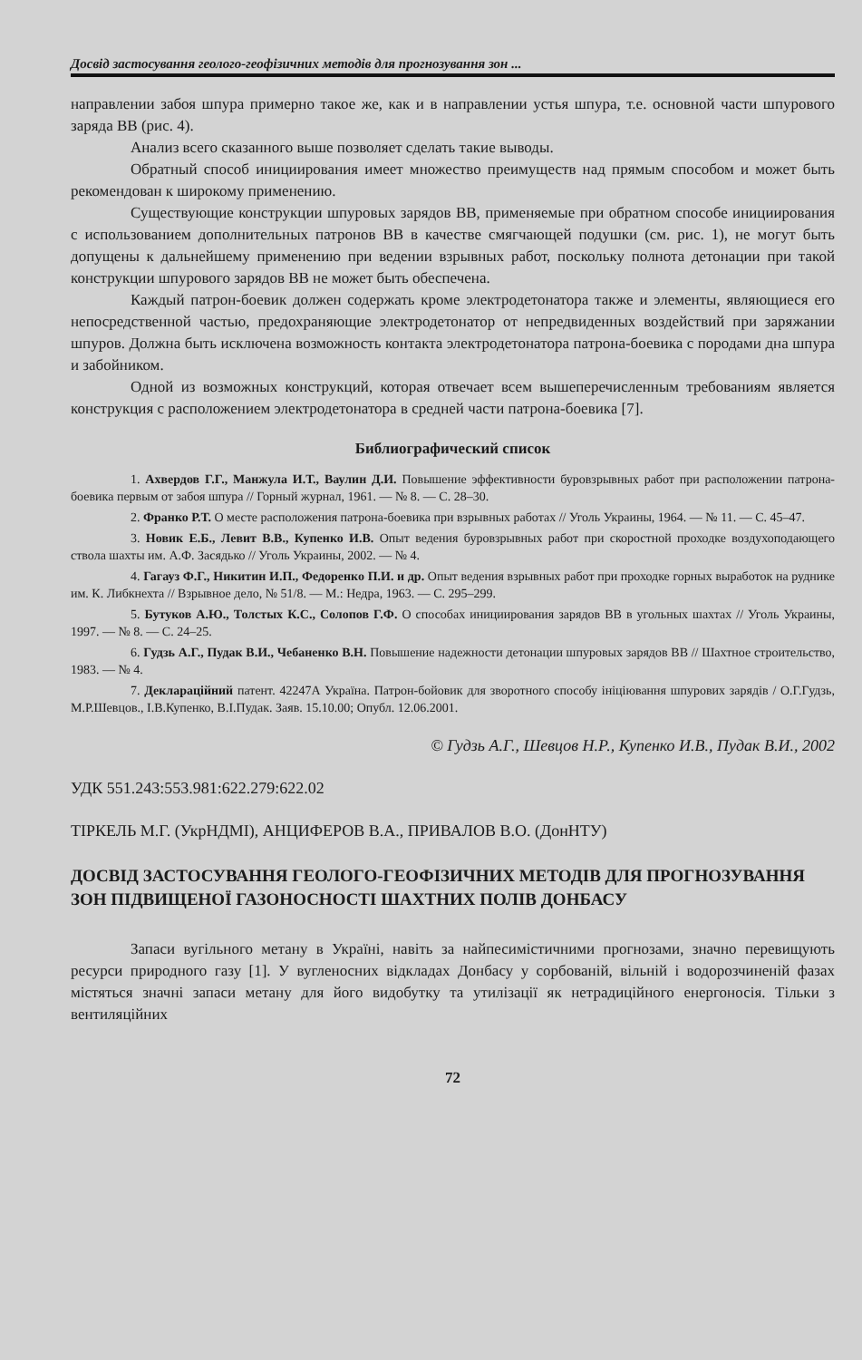Досвід застосування геолого-геофізичних методів для прогнозування зон ...
направлении забоя шпура примерно такое же, как и в направлении устья шпура, т.е. основной части шпурового заряда ВВ (рис. 4).
Анализ всего сказанного выше позволяет сделать такие выводы.
Обратный способ инициирования имеет множество преимуществ над прямым способом и может быть рекомендован к широкому применению.
Существующие конструкции шпуровых зарядов ВВ, применяемые при обратном способе инициирования с использованием дополнительных патронов ВВ в качестве смягчающей подушки (см. рис. 1), не могут быть допущены к дальнейшему применению при ведении взрывных работ, поскольку полнота детонации при такой конструкции шпурового зарядов ВВ не может быть обеспечена.
Каждый патрон-боевик должен содержать кроме электродетонатора также и элементы, являющиеся его непосредственной частью, предохраняющие электродетонатор от непредвиденных воздействий при заряжании шпуров. Должна быть исключена возможность контакта электродетонатора патрона-боевика с породами дна шпура и забойником.
Одной из возможных конструкций, которая отвечает всем вышеперечисленным требованиям является конструкция с расположением электродетонатора в средней части патрона-боевика [7].
Библиографический список
1. Ахвердов Г.Г., Манжула И.Т., Ваулин Д.И. Повышение эффективности буровзрывных работ при расположении патрона-боевика первым от забоя шпура // Горный журнал, 1961. — № 8. — С. 28–30.
2. Франко Р.Т. О месте расположения патрона-боевика при взрывных работах // Уголь Украины, 1964. — № 11. — С. 45–47.
3. Новик Е.Б., Левит В.В., Купенко И.В. Опыт ведения буровзрывных работ при скоростной проходке воздухоподающего ствола шахты им. А.Ф. Засядько // Уголь Украины, 2002. — № 4.
4. Гагауз Ф.Г., Никитин И.П., Федоренко П.И. и др. Опыт ведения взрывных работ при проходке горных выработок на руднике им. К. Либкнехта // Взрывное дело, № 51/8. — М.: Недра, 1963. — С. 295–299.
5. Бутуков А.Ю., Толстых К.С., Солопов Г.Ф. О способах инициирования зарядов ВВ в угольных шахтах // Уголь Украины, 1997. — № 8. — С. 24–25.
6. Гудзь А.Г., Пудак В.И., Чебаненко В.Н. Повышение надежности детонации шпуровых зарядов ВВ // Шахтное строительство, 1983. — № 4.
7. Деклараційний патент. 42247А Україна. Патрон-бойовик для зворотного способу ініціювання шпурових зарядів / О.Г.Гудзь, М.Р.Шевцов., І.В.Купенко, В.І.Пудак. Заяв. 15.10.00; Опубл. 12.06.2001.
© Гудзь А.Г., Шевцов Н.Р., Купенко И.В., Пудак В.И., 2002
УДК 551.243:553.981:622.279:622.02
ТІРКЕЛЬ М.Г. (УкрНДМІ), АНЦИФЕРОВ В.А., ПРИВАЛОВ В.О. (ДонНТУ)
ДОСВІД ЗАСТОСУВАННЯ ГЕОЛОГО-ГЕОФІЗИЧНИХ МЕТОДІВ ДЛЯ ПРОГНОЗУВАННЯ ЗОН ПІДВИЩЕНОЇ ГАЗОНОСНОСТІ ШАХТНИХ ПОЛІВ ДОНБАСУ
Запаси вугільного метану в Україні, навіть за найпесимістичними прогнозами, значно перевищують ресурси природного газу [1]. У вугленосних відкладах Донбасу у сорбованій, вільній і водорозчиненій фазах містяться значні запаси метану для його видобутку та утилізації як нетрадиційного енергоносія. Тільки з вентиляційних
72